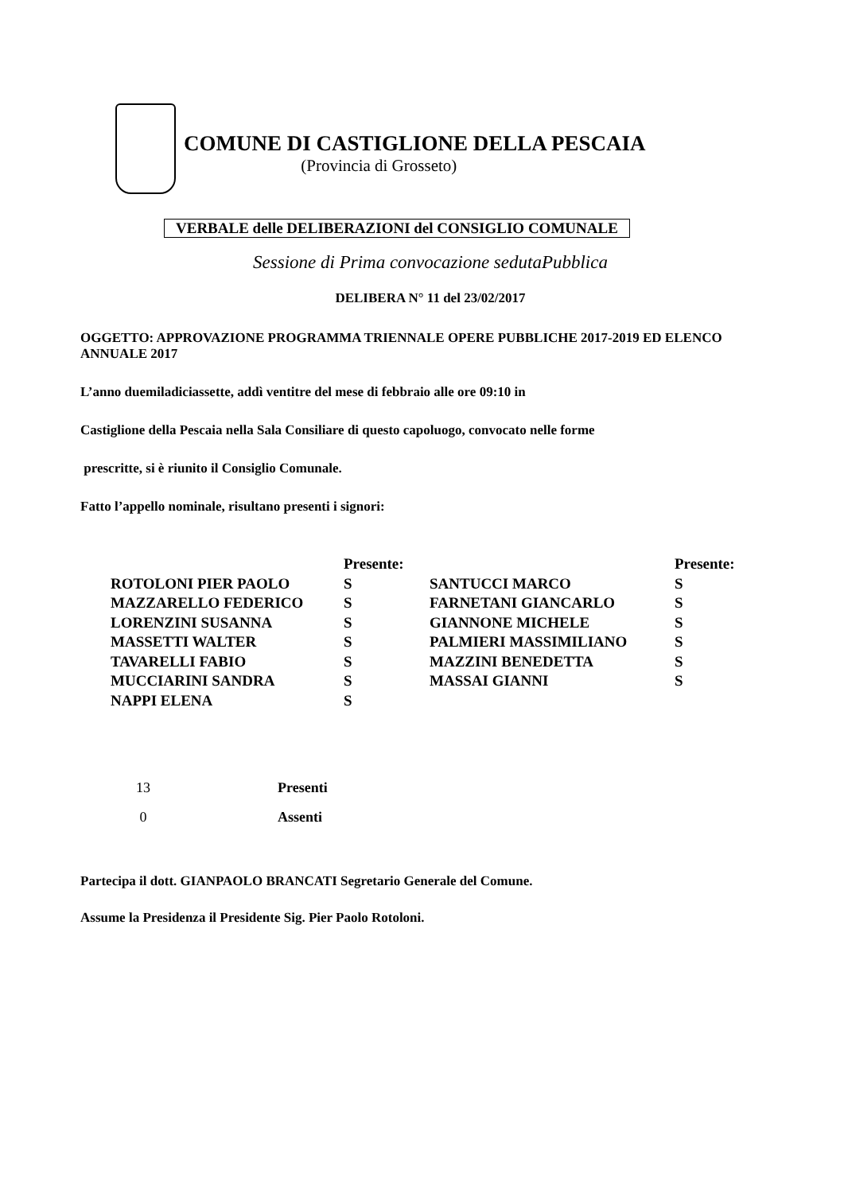COMUNE DI CASTIGLIONE DELLA PESCAIA
(Provincia di Grosseto)
VERBALE delle DELIBERAZIONI del CONSIGLIO COMUNALE
Sessione di Prima convocazione sedutaPubblica
DELIBERA N° 11 del 23/02/2017
OGGETTO: APPROVAZIONE PROGRAMMA TRIENNALE OPERE PUBBLICHE 2017-2019 ED ELENCO ANNUALE 2017
L’anno duemiladiciassette, addì ventitre del mese di febbraio alle ore 09:10 in
Castiglione della Pescaia nella Sala Consiliare di questo capoluogo, convocato nelle forme
prescritte, si è riunito il Consiglio Comunale.
Fatto l’appello nominale, risultano presenti i signori:
| | Presente: | | Presente: |
| ROTOLONI PIER PAOLO | S | SANTUCCI MARCO | S |
| MAZZARELLO FEDERICO | S | FARNETANI GIANCARLO | S |
| LORENZINI SUSANNA | S | GIANNONE MICHELE | S |
| MASSETTI WALTER | S | PALMIERI MASSIMILIANO | S |
| TAVARELLI FABIO | S | MAZZINI BENEDETTA | S |
| MUCCIARINI SANDRA | S | MASSAI GIANNI | S |
| NAPPI ELENA | S | | |
| 13 | Presenti |
| 0 | Assenti |
Partecipa il dott. GIANPAOLO BRANCATI Segretario Generale del Comune.
Assume la Presidenza il Presidente Sig. Pier Paolo Rotoloni.